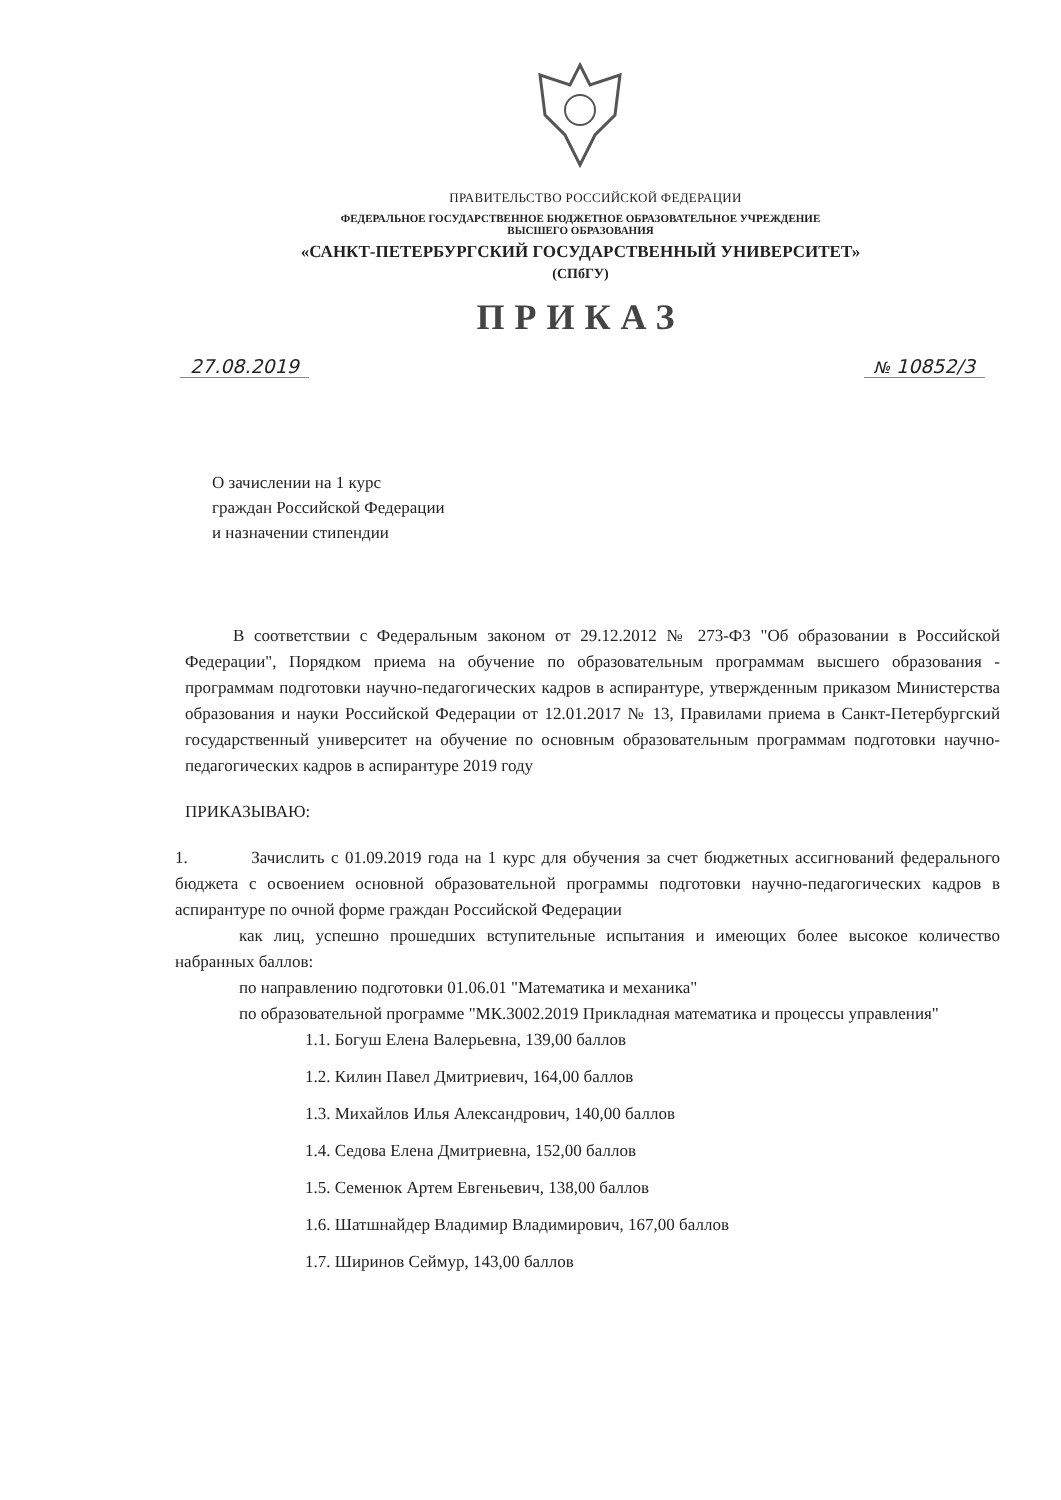ПРАВИТЕЛЬСТВО РОССИЙСКОЙ ФЕДЕРАЦИИ
ФЕДЕРАЛЬНОЕ ГОСУДАРСТВЕННОЕ БЮДЖЕТНОЕ ОБРАЗОВАТЕЛЬНОЕ УЧРЕЖДЕНИЕ
ВЫСШЕГО ОБРАЗОВАНИЯ
«САНКТ-ПЕТЕРБУРГСКИЙ ГОСУДАРСТВЕННЫЙ УНИВЕРСИТЕТ»
(СПбГУ)
ПРИКАЗ
27.08.2019 № 10852/3
О зачислении на 1 курс
граждан Российской Федерации
и назначении стипендии
В соответствии с Федеральным законом от 29.12.2012 № 273-ФЗ "Об образовании в Российской Федерации", Порядком приема на обучение по образовательным программам высшего образования - программам подготовки научно-педагогических кадров в аспирантуре, утвержденным приказом Министерства образования и науки Российской Федерации от 12.01.2017 № 13, Правилами приема в Санкт-Петербургский государственный университет на обучение по основным образовательным программам подготовки научно-педагогических кадров в аспирантуре 2019 году
ПРИКАЗЫВАЮ:
1. Зачислить с 01.09.2019 года на 1 курс для обучения за счет бюджетных ассигнований федерального бюджета с освоением основной образовательной программы подготовки научно-педагогических кадров в аспирантуре по очной форме граждан Российской Федерации
как лиц, успешно прошедших вступительные испытания и имеющих более высокое количество набранных баллов:
по направлению подготовки 01.06.01 "Математика и механика"
по образовательной программе "МК.3002.2019 Прикладная математика и процессы управления"
1.1. Богуш Елена Валерьевна, 139,00 баллов
1.2. Килин Павел Дмитриевич, 164,00 баллов
1.3. Михайлов Илья Александрович, 140,00 баллов
1.4. Седова Елена Дмитриевна, 152,00 баллов
1.5. Семенюк Артем Евгеньевич, 138,00 баллов
1.6. Шатшнайдер Владимир Владимирович, 167,00 баллов
1.7. Ширинов Сеймур, 143,00 баллов